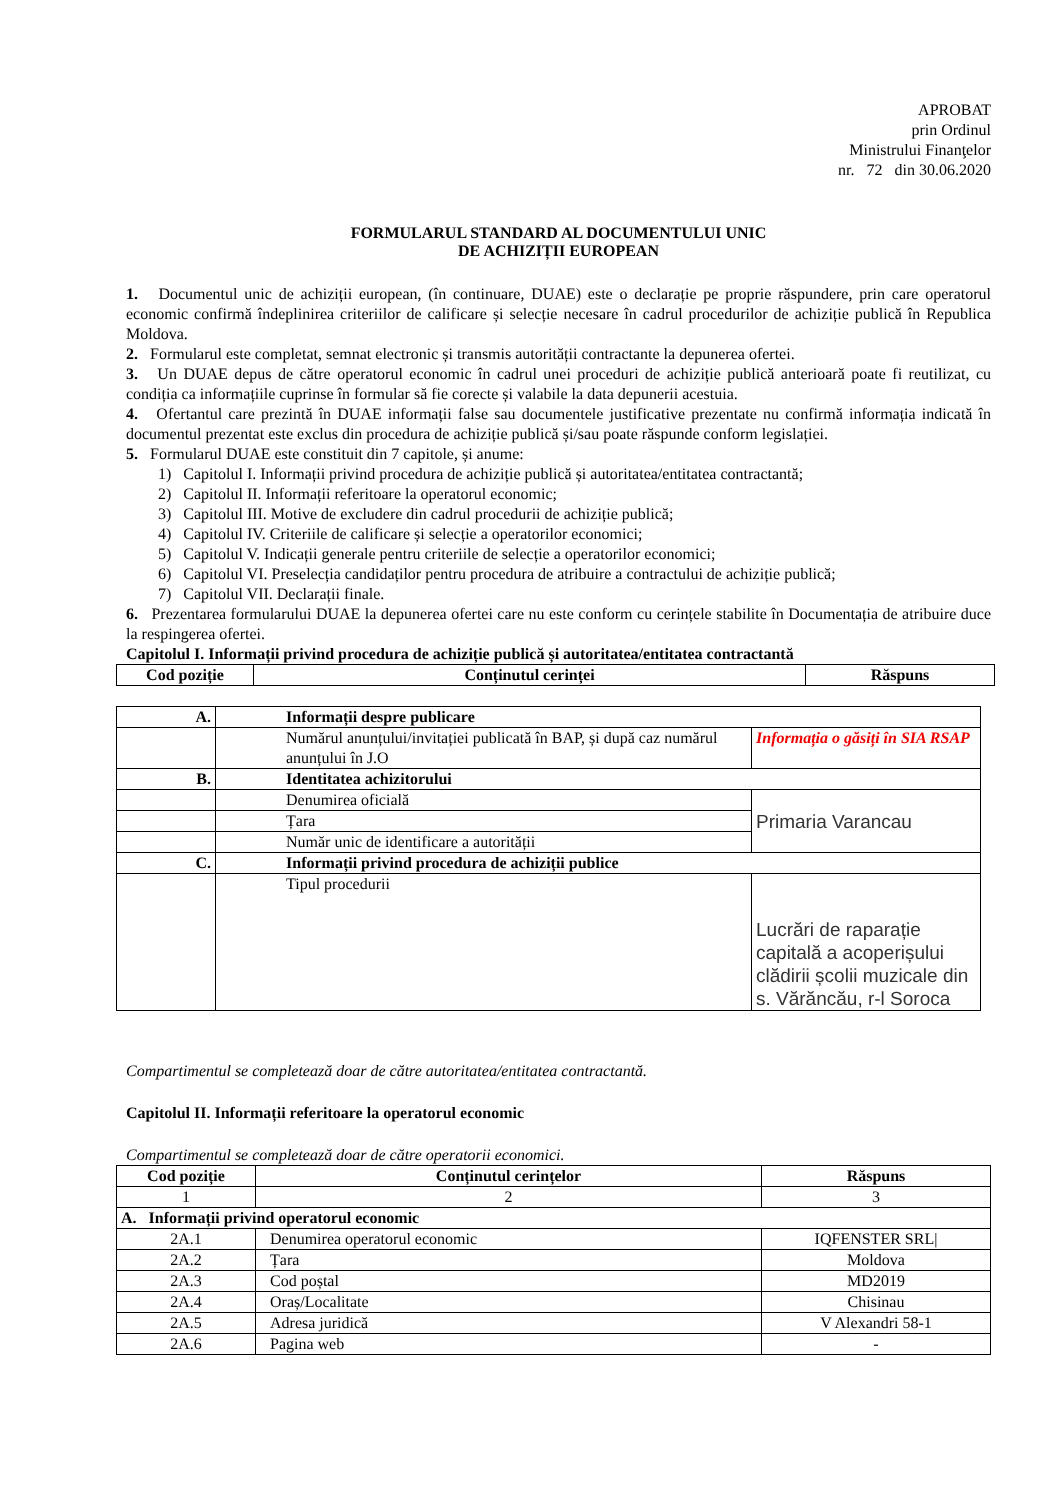APROBAT
prin Ordinul
Ministrului Finanţelor
nr. 72 din 30.06.2020
FORMULARUL STANDARD AL DOCUMENTULUI UNIC
DE ACHIZIȚII EUROPEAN
1. Documentul unic de achiziții european, (în continuare, DUAE) este o declarație pe proprie răspundere, prin care operatorul economic confirmă îndeplinirea criteriilor de calificare și selecție necesare în cadrul procedurilor de achiziție publică în Republica Moldova.
2. Formularul este completat, semnat electronic și transmis autorității contractante la depunerea ofertei.
3. Un DUAE depus de către operatorul economic în cadrul unei proceduri de achiziție publică anterioară poate fi reutilizat, cu condiția ca informațiile cuprinse în formular să fie corecte și valabile la data depunerii acestuia.
4. Ofertantul care prezintă în DUAE informații false sau documentele justificative prezentate nu confirmă informația indicată în documentul prezentat este exclus din procedura de achiziție publică și/sau poate răspunde conform legislației.
5. Formularul DUAE este constituit din 7 capitole, și anume:
1) Capitolul I. Informații privind procedura de achiziție publică și autoritatea/entitatea contractantă;
2) Capitolul II. Informații referitoare la operatorul economic;
3) Capitolul III. Motive de excludere din cadrul procedurii de achiziție publică;
4) Capitolul IV. Criteriile de calificare și selecție a operatorilor economici;
5) Capitolul V. Indicații generale pentru criteriile de selecție a operatorilor economici;
6) Capitolul VI. Preselecția candidaților pentru procedura de atribuire a contractului de achiziție publică;
7) Capitolul VII. Declarații finale.
6. Prezentarea formularului DUAE la depunerea ofertei care nu este conform cu cerințele stabilite în Documentația de atribuire duce la respingerea ofertei.
Capitolul I. Informații privind procedura de achiziție publică și autoritatea/entitatea contractantă
| Cod poziție | Conținutul cerinței | Răspuns |
| --- | --- | --- |
| A. | Informații despre publicare | |
| | Numărul anunțului/invitației publicată în BAP, și după caz numărul anunțului în J.O | Informația o găsiți în SIA RSAP |
| B. | Identitatea achizitorului | |
| | Denumirea oficială | Primaria Varancau |
| | Țara | |
| | Număr unic de identificare a autorității | |
| C. | Informații privind procedura de achiziții publice | |
| | Tipul procedurii | Lucrări de raparație capitală a acoperișului clădirii școlii muzicale din s. Vărăncău, r-l Soroca |
Compartimentul se completează doar de către autoritatea/entitatea contractantă.
Capitolul II. Informații referitoare la operatorul economic
Compartimentul se completează doar de către operatorii economici.
| Cod poziție | Conținutul cerințelor | Răspuns |
| --- | --- | --- |
| 1 | 2 | 3 |
| A. Informații privind operatorul economic | | |
| 2A.1 | Denumirea operatorul economic | IQFENSTER SRL/ |
| 2A.2 | Țara | Moldova |
| 2A.3 | Cod poștal | MD2019 |
| 2A.4 | Oraș/Localitate | Chisinau |
| 2A.5 | Adresa juridică | V Alexandri 58-1 |
| 2A.6 | Pagina web | - |